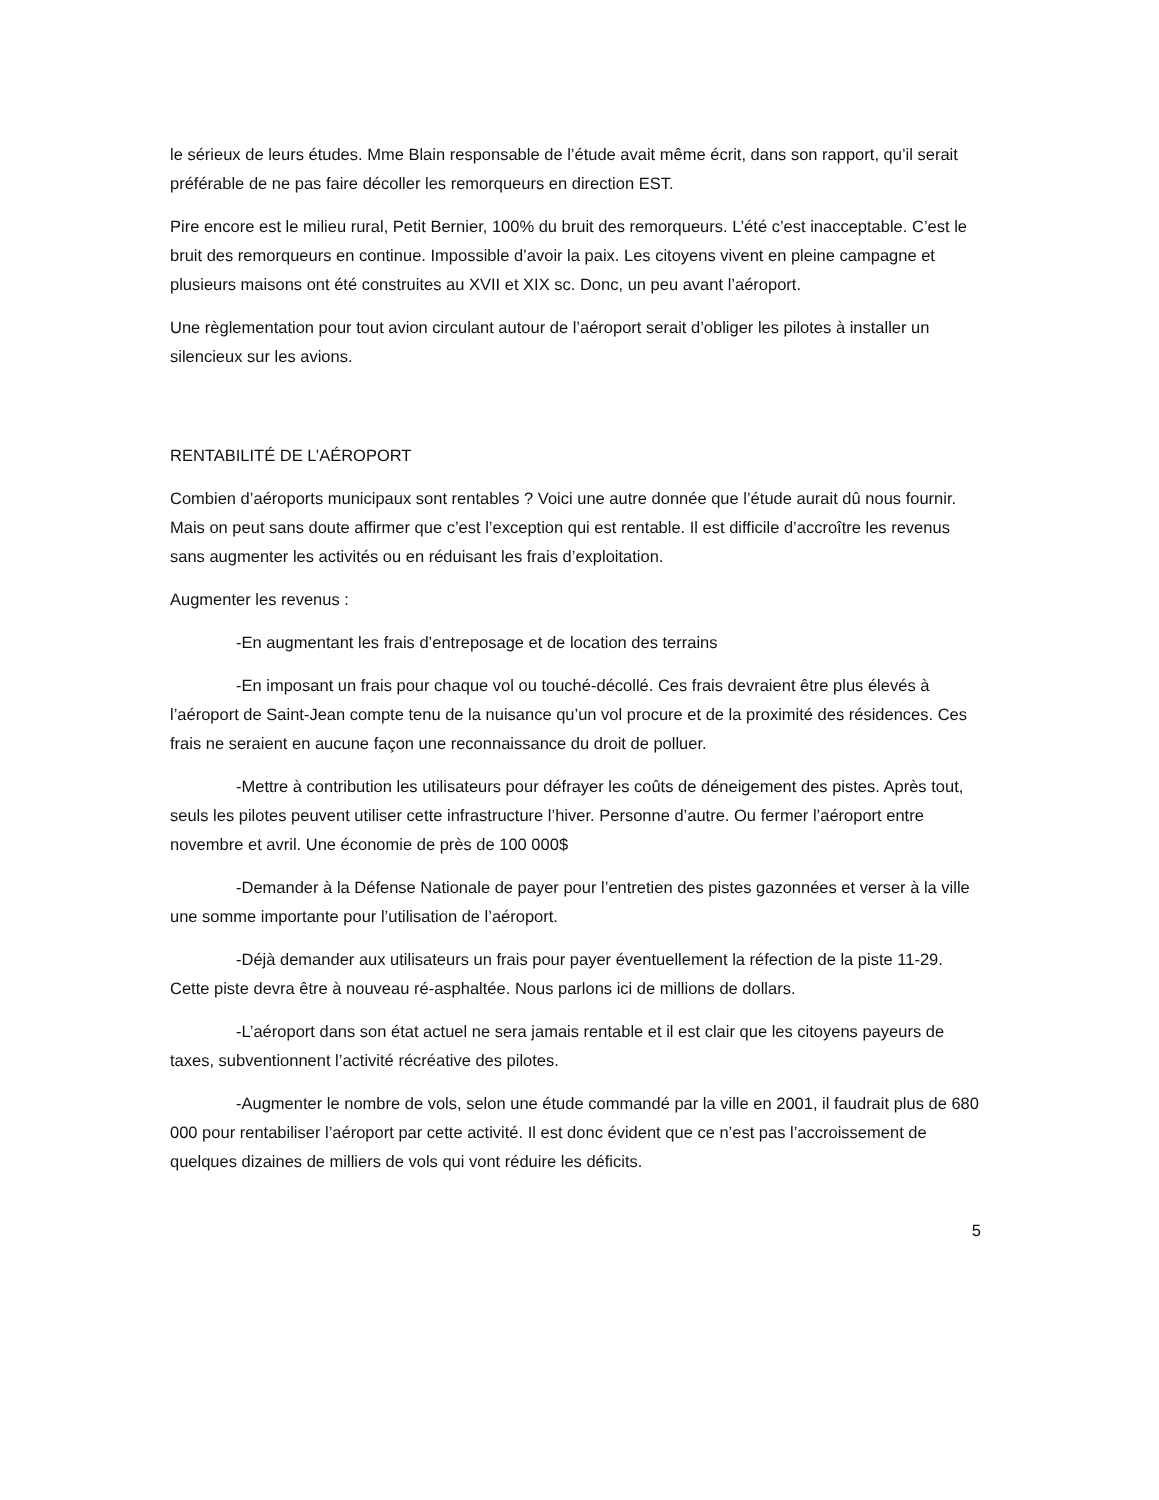le sérieux de leurs études. Mme Blain responsable de l’étude avait même écrit, dans son rapport, qu’il serait préférable de ne pas faire décoller les remorqueurs en direction EST.
Pire encore est le milieu rural, Petit Bernier, 100% du bruit des remorqueurs. L’été c’est inacceptable. C’est le bruit des remorqueurs en continue. Impossible d’avoir la paix. Les citoyens vivent en pleine campagne et plusieurs maisons ont été construites au XVII et XIX sc. Donc, un peu avant l’aéroport.
Une règlementation pour tout avion circulant autour de l’aéroport serait d’obliger les pilotes à installer un silencieux sur les avions.
RENTABILITÉ DE L’AÉROPORT
Combien d’aéroports municipaux sont rentables ? Voici une autre donnée que l’étude aurait dû nous fournir. Mais on peut sans doute affirmer que c’est l’exception qui est rentable. Il est difficile d’accroître les revenus sans augmenter les activités ou en réduisant les frais d’exploitation.
Augmenter les revenus :
-En augmentant les frais d’entreposage et de location des terrains
-En imposant un frais pour chaque vol ou touché-décollé. Ces frais devraient être plus élevés à l’aéroport de Saint-Jean compte tenu de la nuisance qu’un vol procure et de la proximité des résidences. Ces frais ne seraient en aucune façon une reconnaissance du droit de polluer.
-Mettre à contribution les utilisateurs pour défrayer les coûts de déneigement des pistes. Après tout, seuls les pilotes peuvent utiliser cette infrastructure l’hiver. Personne d’autre. Ou fermer l’aéroport entre novembre et avril. Une économie de près de 100 000$
-Demander à la Défense Nationale de payer pour l’entretien des pistes gazonnées et verser à la ville une somme importante pour l’utilisation de l’aéroport.
-Déjà demander aux utilisateurs un frais pour payer éventuellement la réfection de la piste 11-29. Cette piste devra être à nouveau ré-asphaltée. Nous parlons ici de millions de dollars.
-L’aéroport dans son état actuel ne sera jamais rentable et il est clair que les citoyens payeurs de taxes, subventionnent l’activité récréative des pilotes.
-Augmenter le nombre de vols, selon une étude commandé par la ville en 2001, il faudrait plus de 680 000 pour rentabiliser l’aéroport par cette activité. Il est donc évident que ce n’est pas l’accroissement de quelques dizaines de milliers de vols qui vont réduire les déficits.
5